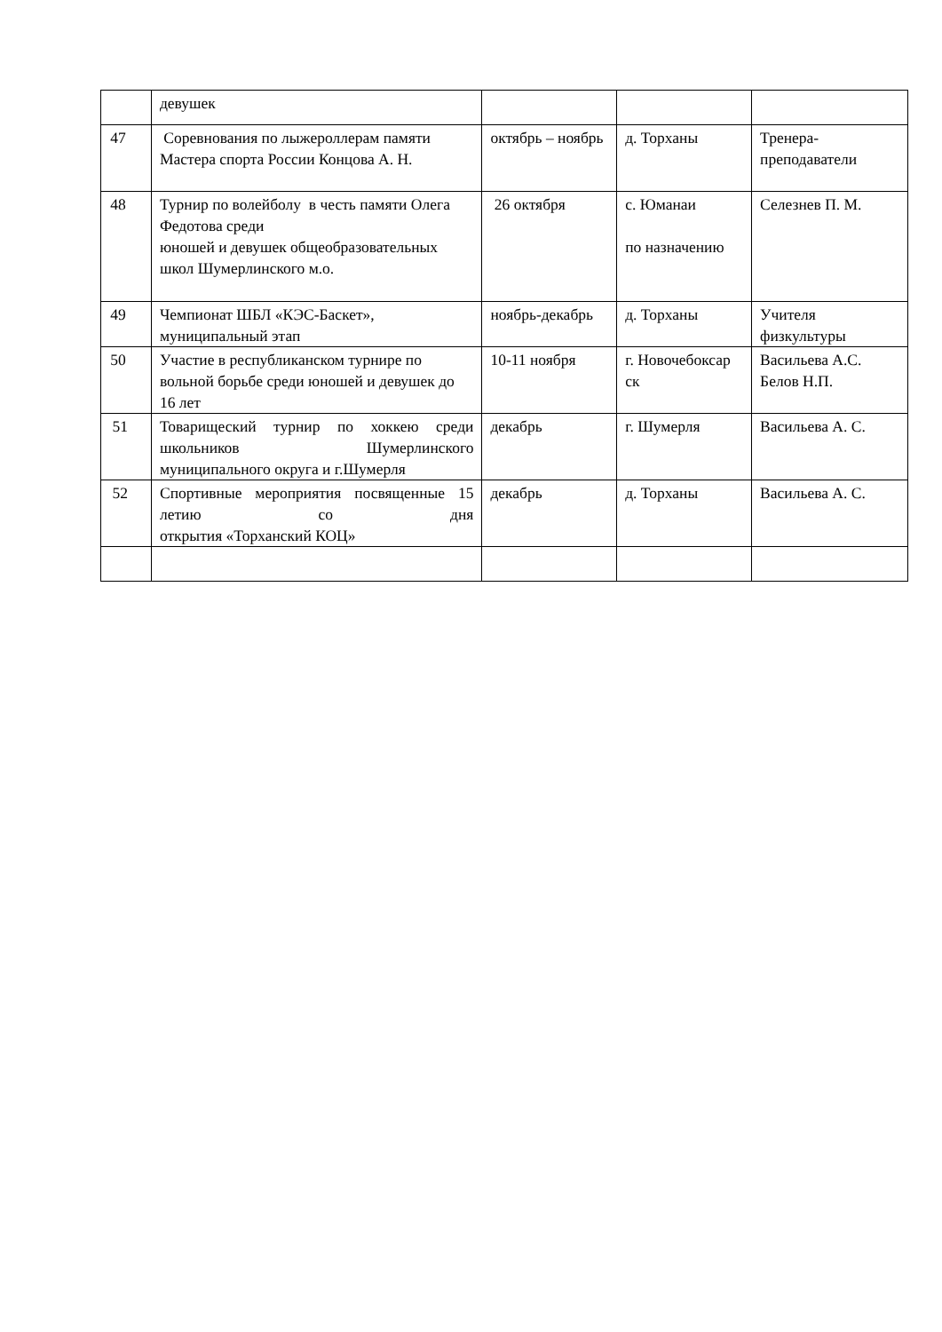| | девушек | | | |
| 47 | Соревнования по лыжероллерам памяти Мастера спорта России Концова А. Н. | октябрь – ноябрь | д. Торханы | Тренера-преподаватели |
| 48 | Турнир по волейболу в честь памяти Олега Федотова среди юношей и девушек общеобразовательных школ Шумерлинского м.о. | 26 октября | с. Юманаи по назначению | Селезнев П. М. |
| 49 | Чемпионат ШБЛ «КЭС-Баскет», муниципальный этап | ноябрь-декабрь | д. Торханы | Учителя физкультуры |
| 50 | Участие в республиканском турнире по вольной борьбе среди юношей и девушек до 16 лет | 10-11 ноября | г. Новочебоксар ск | Васильева А.С. Белов Н.П. |
| 51 | Товарищеский турнир по хоккею среди школьников Шумерлинского муниципального округа и г.Шумерля | декабрь | г. Шумерля | Васильева А. С. |
| 52 | Спортивные мероприятия посвященные 15 летию со дня открытия «Торханский КОЦ» | декабрь | д. Торханы | Васильева А. С. |